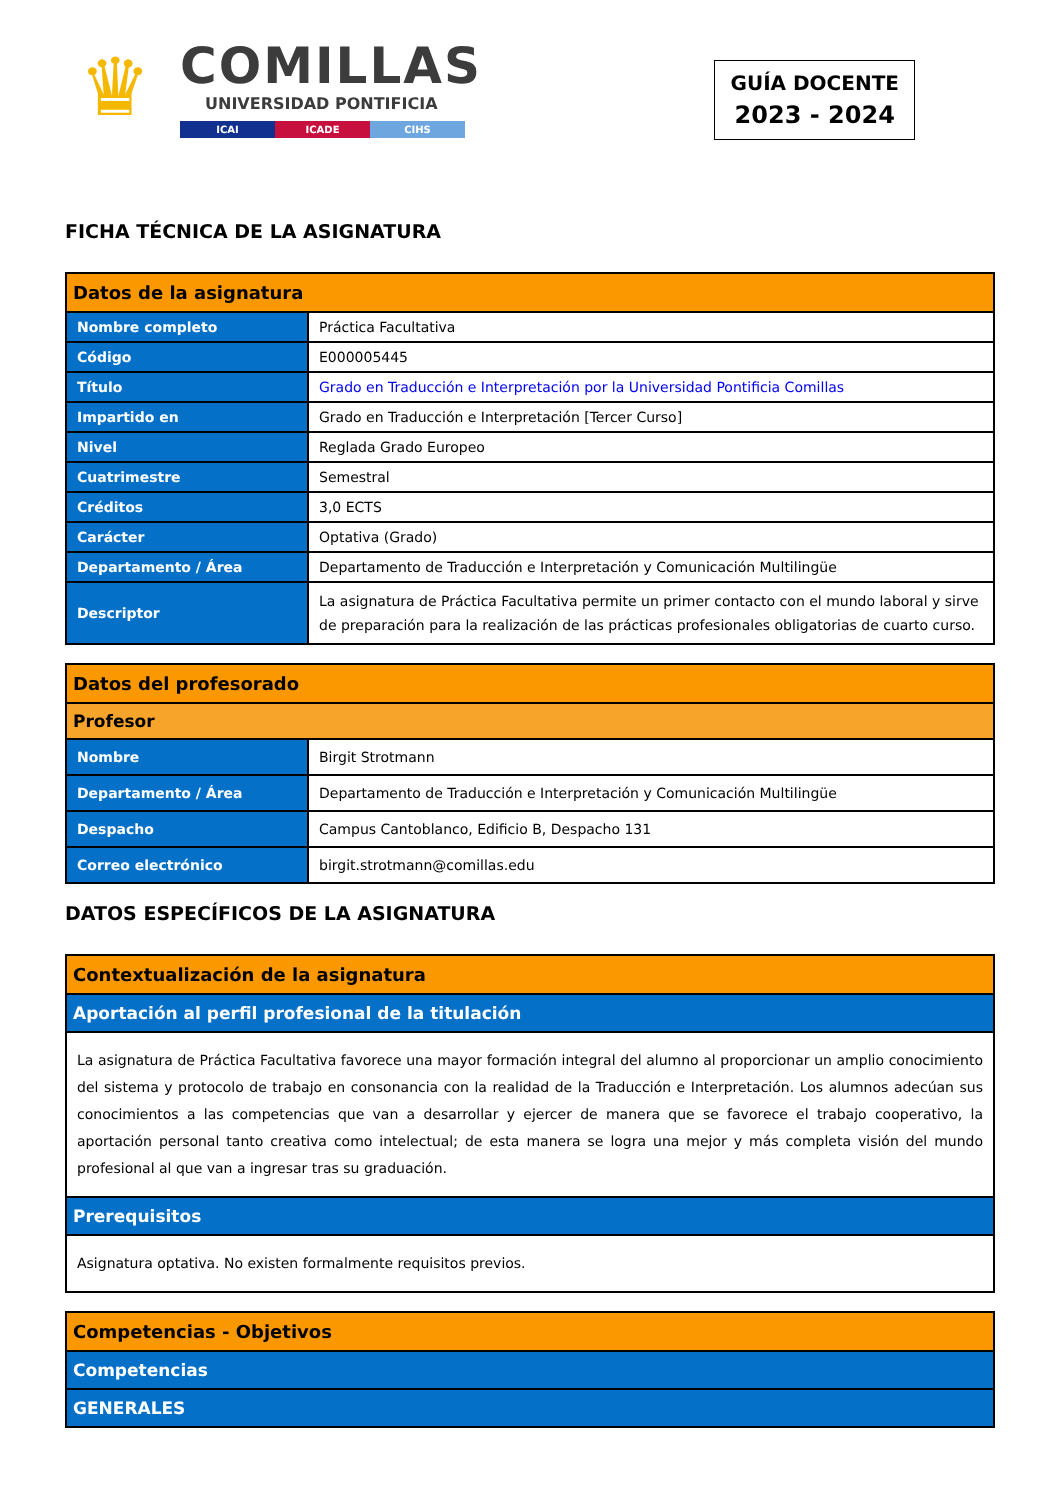♛
COMILLAS
UNIVERSIDAD PONTIFICIA
ICAI ICADE CIHS
GUÍA DOCENTE
2023 - 2024
FICHA TÉCNICA DE LA ASIGNATURA
| Datos de la asignatura | |
| --- | --- |
| Nombre completo | Práctica Facultativa |
| Código | E000005445 |
| Título | Grado en Traducción e Interpretación por la Universidad Pontificia Comillas |
| Impartido en | Grado en Traducción e Interpretación [Tercer Curso] |
| Nivel | Reglada Grado Europeo |
| Cuatrimestre | Semestral |
| Créditos | 3,0 ECTS |
| Carácter | Optativa (Grado) |
| Departamento / Área | Departamento de Traducción e Interpretación y Comunicación Multilingüe |
| Descriptor | La asignatura de Práctica Facultativa permite un primer contacto con el mundo laboral y sirve de preparación para la realización de las prácticas profesionales obligatorias de cuarto curso. |
| Datos del profesorado | |
| --- | --- |
| Profesor | |
| Nombre | Birgit Strotmann |
| Departamento / Área | Departamento de Traducción e Interpretación y Comunicación Multilingüe |
| Despacho | Campus Cantoblanco, Edificio B, Despacho 131 |
| Correo electrónico | birgit.strotmann@comillas.edu |
DATOS ESPECÍFICOS DE LA ASIGNATURA
| Contextualización de la asignatura |
| --- |
| Aportación al perfil profesional de la titulación |
| La asignatura de Práctica Facultativa favorece una mayor formación integral del alumno al proporcionar un amplio conocimiento del sistema y protocolo de trabajo en consonancia con la realidad de la Traducción e Interpretación. Los alumnos adecúan sus conocimientos a las competencias que van a desarrollar y ejercer de manera que se favorece el trabajo cooperativo, la aportación personal tanto creativa como intelectual; de esta manera se logra una mejor y más completa visión del mundo profesional al que van a ingresar tras su graduación. |
| Prerequisitos |
| Asignatura optativa. No existen formalmente requisitos previos. |
| Competencias - Objetivos |
| --- |
| Competencias |
| GENERALES |